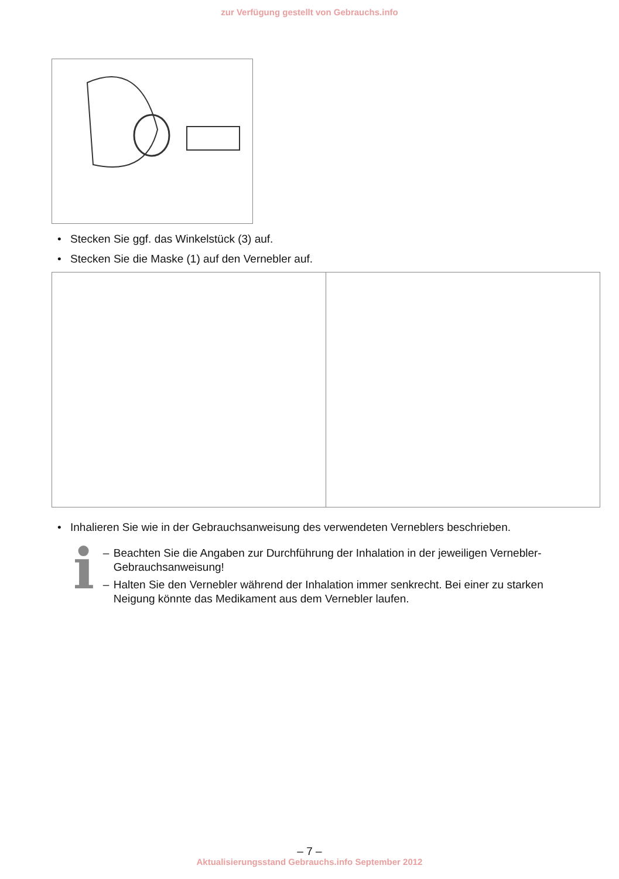zur Verfügung gestellt von Gebrauchs.info
• Stecken Sie ggf. das Winkelstück (3) auf.
• Stecken Sie die Maske (1) auf den Vernebler auf.
• Inhalieren Sie wie in der Gebrauchsanweisung des verwendeten Verneblers beschrieben.
i
– Beachten Sie die Angaben zur Durchführung der Inhalation in der jeweiligen Vernebler-Gebrauchsanweisung!
– Halten Sie den Vernebler während der Inhalation immer senkrecht. Bei einer zu starken Neigung könnte das Medikament aus dem Vernebler laufen.
– 7 –
Aktualisierungsstand Gebrauchs.info September 2012